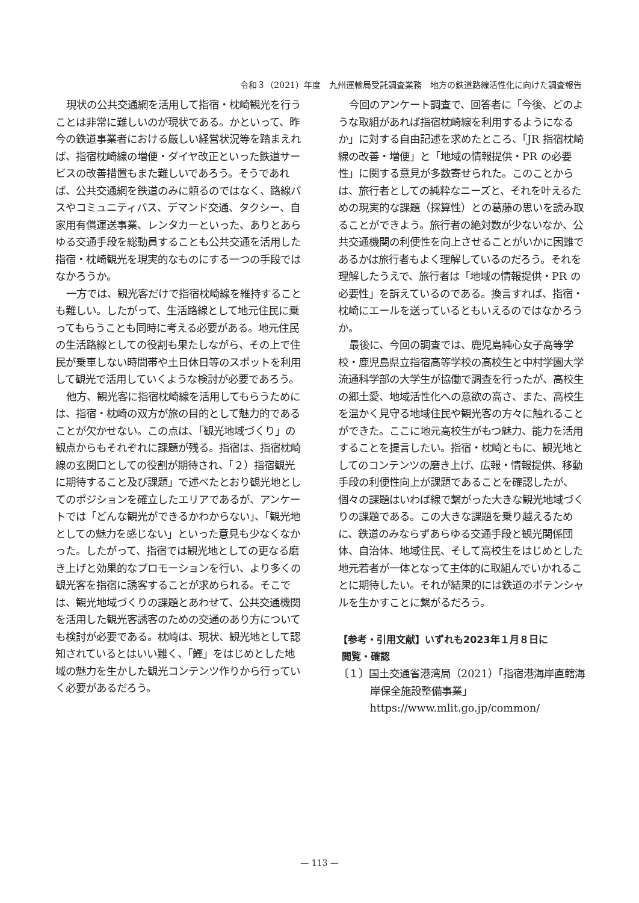令和３（2021）年度　九州運輸局受託調査業務　地方の鉄道路線活性化に向けた調査報告
現状の公共交通網を活用して指宿・枕崎観光を行うことは非常に難しいのが現状である。かといって、昨今の鉄道事業者における厳しい経営状況等を踏まえれば、指宿枕崎線の増便・ダイヤ改正といった鉄道サービスの改善措置もまた難しいであろう。そうであれば、公共交通網を鉄道のみに頼るのではなく、路線バスやコミュニティバス、デマンド交通、タクシー、自家用有償運送事業、レンタカーといった、ありとあらゆる交通手段を総動員することも公共交通を活用した指宿・枕崎観光を現実的なものにする一つの手段ではなかろうか。
一方では、観光客だけで指宿枕崎線を維持することも難しい。したがって、生活路線として地元住民に乗ってもらうことも同時に考える必要がある。地元住民の生活路線としての役割も果たしながら、その上で住民が乗車しない時間帯や土日休日等のスポットを利用して観光で活用していくような検討が必要であろう。
他方、観光客に指宿枕崎線を活用してもらうためには、指宿・枕崎の双方が旅の目的として魅力的であることが欠かせない。この点は、「観光地域づくり」の観点からもそれぞれに課題が残る。指宿は、指宿枕崎線の玄関口としての役割が期待され、「２）指宿観光に期待すること及び課題」で述べたとおり観光地としてのポジションを確立したエリアであるが、アンケートでは「どんな観光ができるかわからない」、「観光地としての魅力を感じない」といった意見も少なくなかった。したがって、指宿では観光地としての更なる磨き上げと効果的なプロモーションを行い、より多くの観光客を指宿に誘客することが求められる。そこでは、観光地域づくりの課題とあわせて、公共交通機関を活用した観光客誘客のための交通のあり方についても検討が必要である。枕崎は、現状、観光地として認知されているとはいい難く、「鰹」をはじめとした地域の魅力を生かした観光コンテンツ作りから行っていく必要があるだろう。
今回のアンケート調査で、回答者に「今後、どのような取組があれば指宿枕崎線を利用するようになるか」に対する自由記述を求めたところ、「JR 指宿枕崎線の改善・増便」と「地域の情報提供・PR の必要性」に関する意見が多数寄せられた。このことからは、旅行者としての純粋なニーズと、それを叶えるための現実的な課題（採算性）との葛藤の思いを読み取ることができよう。旅行者の絶対数が少ないなか、公共交通機関の利便性を向上させることがいかに困難であるかは旅行者もよく理解しているのだろう。それを理解したうえで、旅行者は「地域の情報提供・PR の必要性」を訴えているのである。換言すれば、指宿・枕崎にエールを送っているともいえるのではなかろうか。
最後に、今回の調査では、鹿児島純心女子高等学校・鹿児島県立指宿高等学校の高校生と中村学園大学流通科学部の大学生が協働で調査を行ったが、高校生の郷土愛、地域活性化への意欲の高さ、また、高校生を温かく見守る地域住民や観光客の方々に触れることができた。ここに地元高校生がもつ魅力、能力を活用することを提言したい。指宿・枕崎ともに、観光地としてのコンテンツの磨き上げ、広報・情報提供、移動手段の利便性向上が課題であることを確認したが、個々の課題はいわば線で繋がった大きな観光地域づくりの課題である。この大きな課題を乗り越えるために、鉄道のみならずあらゆる交通手段と観光関係団体、自治体、地域住民、そして高校生をはじめとした地元若者が一体となって主体的に取組んでいかれることに期待したい。それが結果的には鉄道のポテンシャルを生かすことに繋がるだろう。
【参考・引用文献】いずれも2023年１月８日に
閲覧・確認
〔１〕国土交通省港湾局（2021）「指宿港海岸直轄海岸保全施設整備事業」
https://www.mlit.go.jp/common/
— 113 —